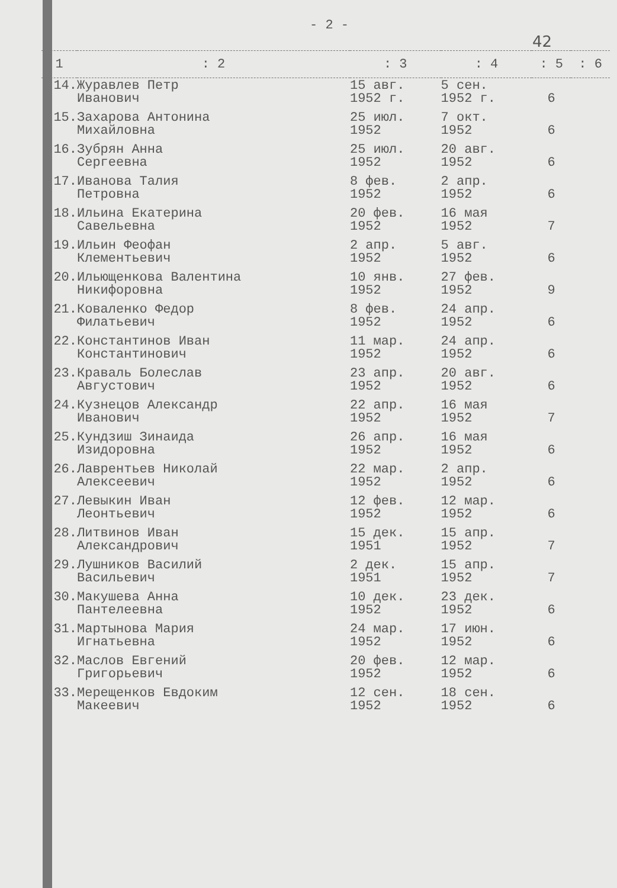- 2 -
42
| 1 | : 2 | : 3 | : 4 | : 5 | : 6 |
| --- | --- | --- | --- | --- | --- |
| 14. | Журавлев Петр Иванович | 15 авг. 1952 г. | 5 сен. 1952 г. | 6 | |
| 15. | Захарова Антонина Михайловна | 25 июл. 1952 | 7 окт. 1952 | 6 | |
| 16. | Зубрян Анна Сергеевна | 25 июл. 1952 | 20 авг. 1952 | 6 | |
| 17. | Иванова Талия Петровна | 8 фев. 1952 | 2 апр. 1952 | 6 | |
| 18. | Ильина Екатерина Савельевна | 20 фев. 1952 | 16 мая 1952 | 7 | |
| 19. | Ильин Феофан Клементьевич | 2 апр. 1952 | 5 авг. 1952 | 6 | |
| 20. | Ильющенкова Валентина Никифоровна | 10 янв. 1952 | 27 фев. 1952 | 9 | |
| 21. | Коваленко Федор Филатьевич | 8 фев. 1952 | 24 апр. 1952 | 6 | |
| 22. | Константинов Иван Константинович | 11 мар. 1952 | 24 апр. 1952 | 6 | |
| 23. | Краваль Болеслав Августович | 23 апр. 1952 | 20 авг. 1952 | 6 | |
| 24. | Кузнецов Александр Иванович | 22 апр. 1952 | 16 мая 1952 | 7 | |
| 25. | Кундзиш Зинаида Изидоровна | 26 апр. 1952 | 16 мая 1952 | 6 | |
| 26. | Лаврентьев Николай Алексеевич | 22 мар. 1952 | 2 апр. 1952 | 6 | |
| 27. | Левыкин Иван Леонтьевич | 12 фев. 1952 | 12 мар. 1952 | 6 | |
| 28. | Литвинов Иван Александрович | 15 дек. 1951 | 15 апр. 1952 | 7 | |
| 29. | Лушников Василий Васильевич | 2 дек. 1951 | 15 апр. 1952 | 7 | |
| 30. | Макушева Анна Пантелеевна | 10 дек. 1952 | 23 дек. 1952 | 6 | |
| 31. | Мартынова Мария Игнатьевна | 24 мар. 1952 | 17 июн. 1952 | 6 | |
| 32. | Маслов Евгений Григорьевич | 20 фев. 1952 | 12 мар. 1952 | 6 | |
| 33. | Мерещенков Евдоким Макеевич | 12 сен. 1952 | 18 сен. 1952 | 6 | |